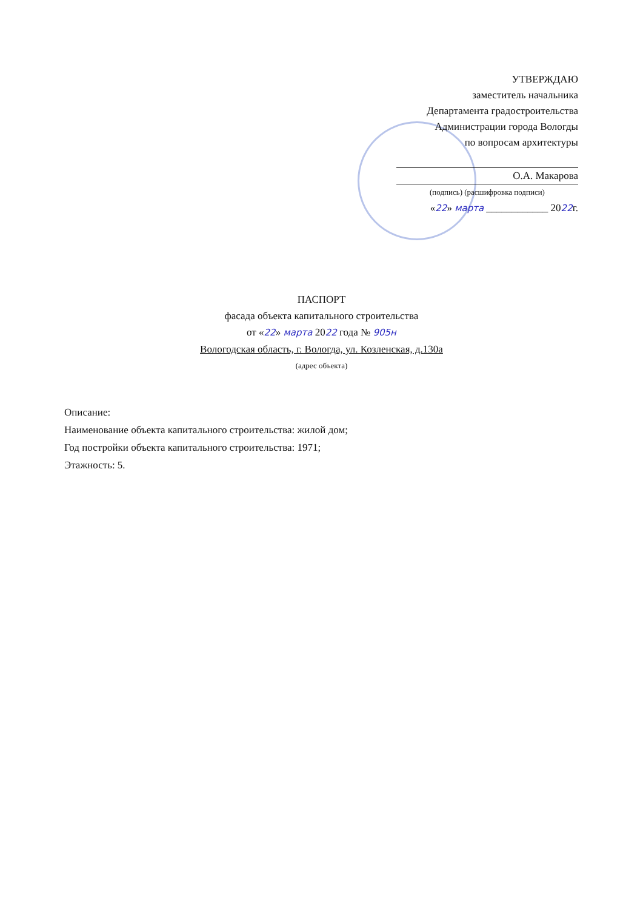УТВЕРЖДАЮ
заместитель начальника
Департамента градостроительства
Администрации города Вологды
по вопросам архитектуры
О.А. Макарова
(подпись) (расшифровка подписи)
«22» марта ____________ 2022г.
ПАСПОРТ
фасада объекта капитального строительства
от «22» марта 2022 года № 905н
Вологодская область, г. Вологда, ул. Козленская, д.130а
(адрес объекта)
Описание:
Наименование объекта капитального строительства: жилой дом;
Год постройки объекта капитального строительства: 1971;
Этажность: 5.